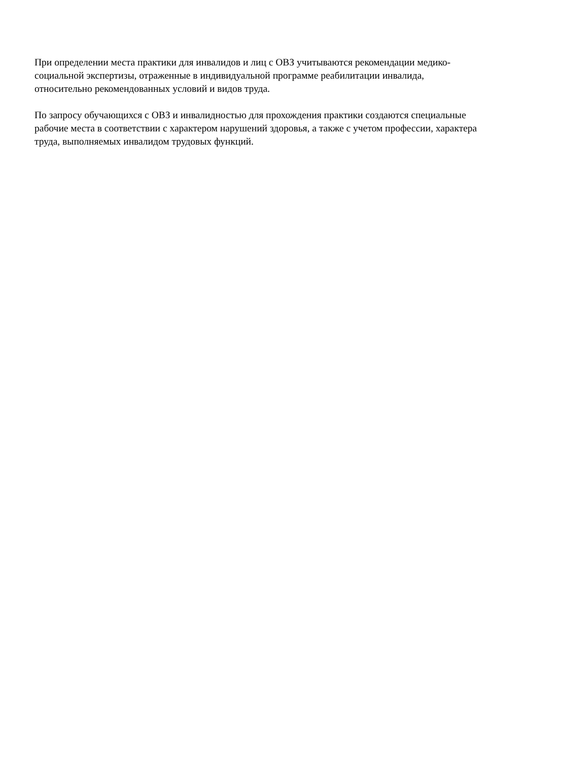При определении места практики для инвалидов и лиц с ОВЗ учитываются рекомендации медико-
социальной экспертизы, отраженные в индивидуальной программе реабилитации инвалида,
относительно рекомендованных условий и видов труда.
По запросу обучающихся с ОВЗ и инвалидностью для прохождения практики создаются специальные
рабочие места в соответствии с характером нарушений здоровья, а также с учетом профессии, характера
труда, выполняемых инвалидом трудовых функций.